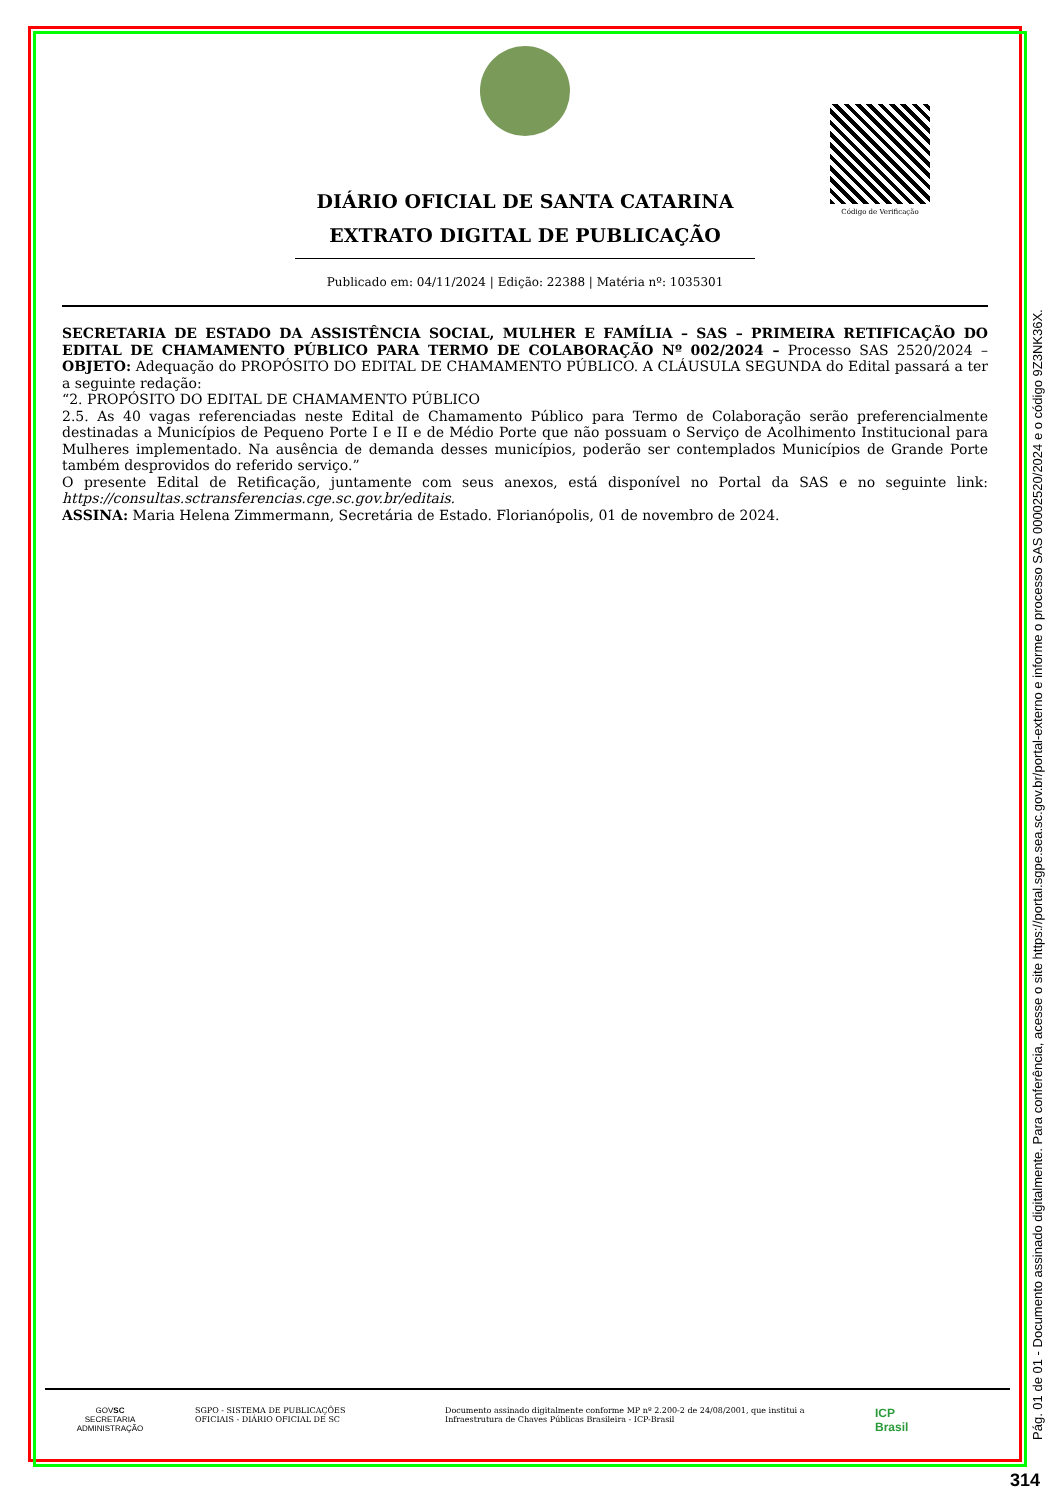DIÁRIO OFICIAL DE SANTA CATARINA
EXTRATO DIGITAL DE PUBLICAÇÃO
Publicado em: 04/11/2024 | Edição: 22388 | Matéria nº: 1035301
Código de Verificação
SECRETARIA DE ESTADO DA ASSISTÊNCIA SOCIAL, MULHER E FAMÍLIA – SAS – PRIMEIRA RETIFICAÇÃO DO EDITAL DE CHAMAMENTO PÚBLICO PARA TERMO DE COLABORAÇÃO Nº 002/2024 – Processo SAS 2520/2024 – OBJETO: Adequação do PROPÓSITO DO EDITAL DE CHAMAMENTO PÚBLICO. A CLÁUSULA SEGUNDA do Edital passará a ter a seguinte redação:
“2. PROPÓSITO DO EDITAL DE CHAMAMENTO PÚBLICO
2.5. As 40 vagas referenciadas neste Edital de Chamamento Público para Termo de Colaboração serão preferencialmente destinadas a Municípios de Pequeno Porte I e II e de Médio Porte que não possuam o Serviço de Acolhimento Institucional para Mulheres implementado. Na ausência de demanda desses municípios, poderão ser contemplados Municípios de Grande Porte também desprovidos do referido serviço.”
O presente Edital de Retificação, juntamente com seus anexos, está disponível no Portal da SAS e no seguinte link: https://consultas.sctransferencias.cge.sc.gov.br/editais.
ASSINA: Maria Helena Zimmermann, Secretária de Estado. Florianópolis, 01 de novembro de 2024.
GOVSC
SECRETARIA
ADMINISTRAÇÃO
SGPO - SISTEMA DE PUBLICAÇÕES
OFICIAIS - DIÁRIO OFICIAL DE SC
Documento assinado digitalmente conforme MP nº 2.200-2 de 24/08/2001, que institui a
Infraestrutura de Chaves Públicas Brasileira - ICP-Brasil
ICP
Brasil
Pág. 01 de 01 - Documento assinado digitalmente. Para conferência, acesse o site https://portal.sgpe.sea.sc.gov.br/portal-externo e informe o processo SAS 00002520/2024 e o código 9Z3NK36X.
314